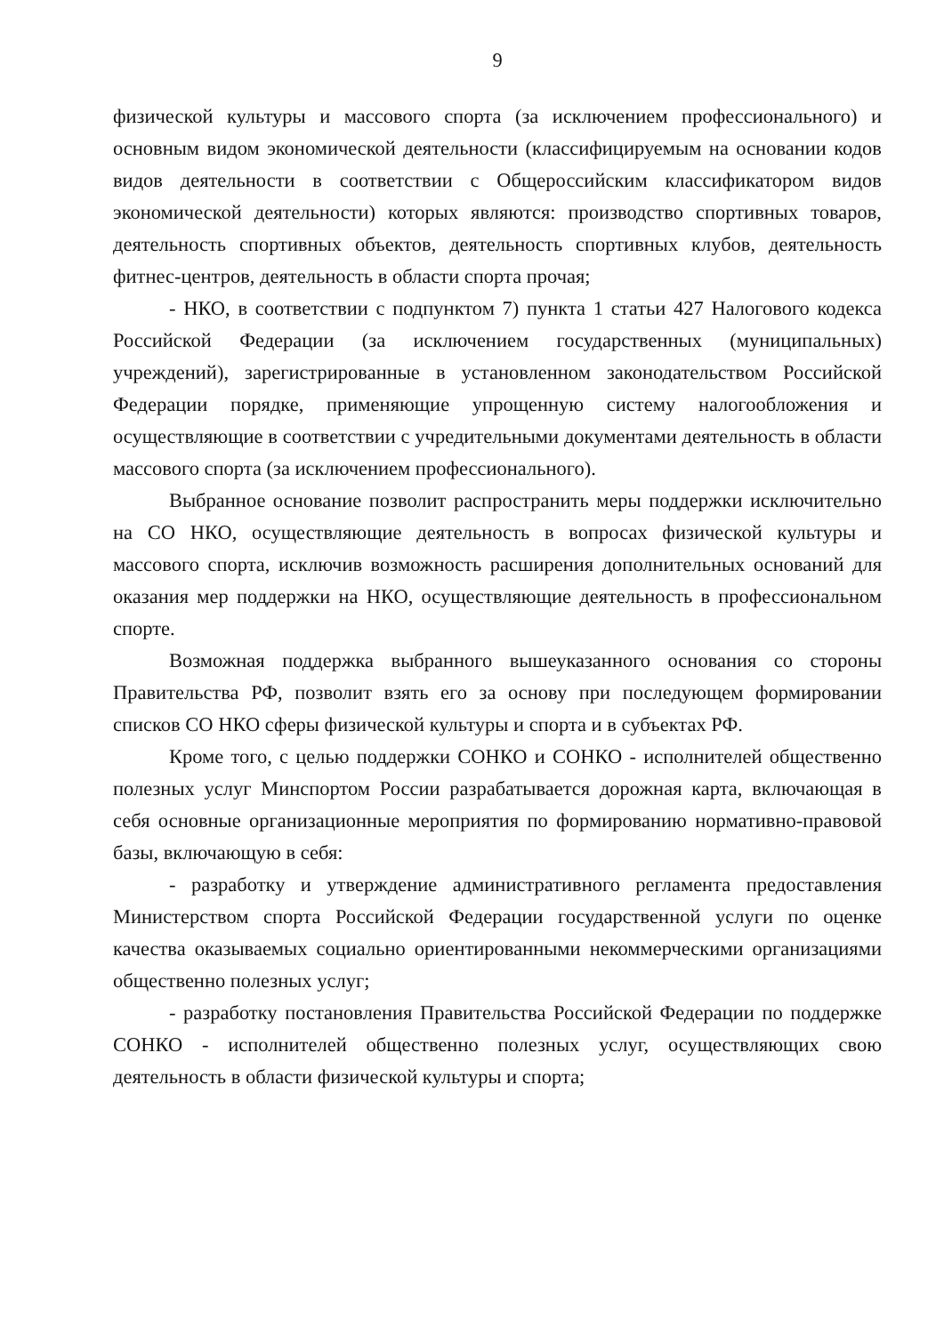9
физической культуры и массового спорта (за исключением профессионального) и основным видом экономической деятельности (классифицируемым на основании кодов видов деятельности в соответствии с Общероссийским классификатором видов экономической деятельности) которых являются: производство спортивных товаров, деятельность спортивных объектов, деятельность спортивных клубов, деятельность фитнес-центров, деятельность в области спорта прочая;
- НКО, в соответствии с подпунктом 7) пункта 1 статьи 427 Налогового кодекса Российской Федерации (за исключением государственных (муниципальных) учреждений), зарегистрированные в установленном законодательством Российской Федерации порядке, применяющие упрощенную систему налогообложения и осуществляющие в соответствии с учредительными документами деятельность в области массового спорта (за исключением профессионального).
Выбранное основание позволит распространить меры поддержки исключительно на СО НКО, осуществляющие деятельность в вопросах физической культуры и массового спорта, исключив возможность расширения дополнительных оснований для оказания мер поддержки на НКО, осуществляющие деятельность в профессиональном спорте.
Возможная поддержка выбранного вышеуказанного основания со стороны Правительства РФ, позволит взять его за основу при последующем формировании списков СО НКО сферы физической культуры и спорта и в субъектах РФ.
Кроме того, с целью поддержки СОНКО и СОНКО - исполнителей общественно полезных услуг Минспортом России разрабатывается дорожная карта, включающая в себя основные организационные мероприятия по формированию нормативно-правовой базы, включающую в себя:
- разработку и утверждение административного регламента предоставления Министерством спорта Российской Федерации государственной услуги по оценке качества оказываемых социально ориентированными некоммерческими организациями общественно полезных услуг;
- разработку постановления Правительства Российской Федерации по поддержке СОНКО - исполнителей общественно полезных услуг, осуществляющих свою деятельность в области физической культуры и спорта;